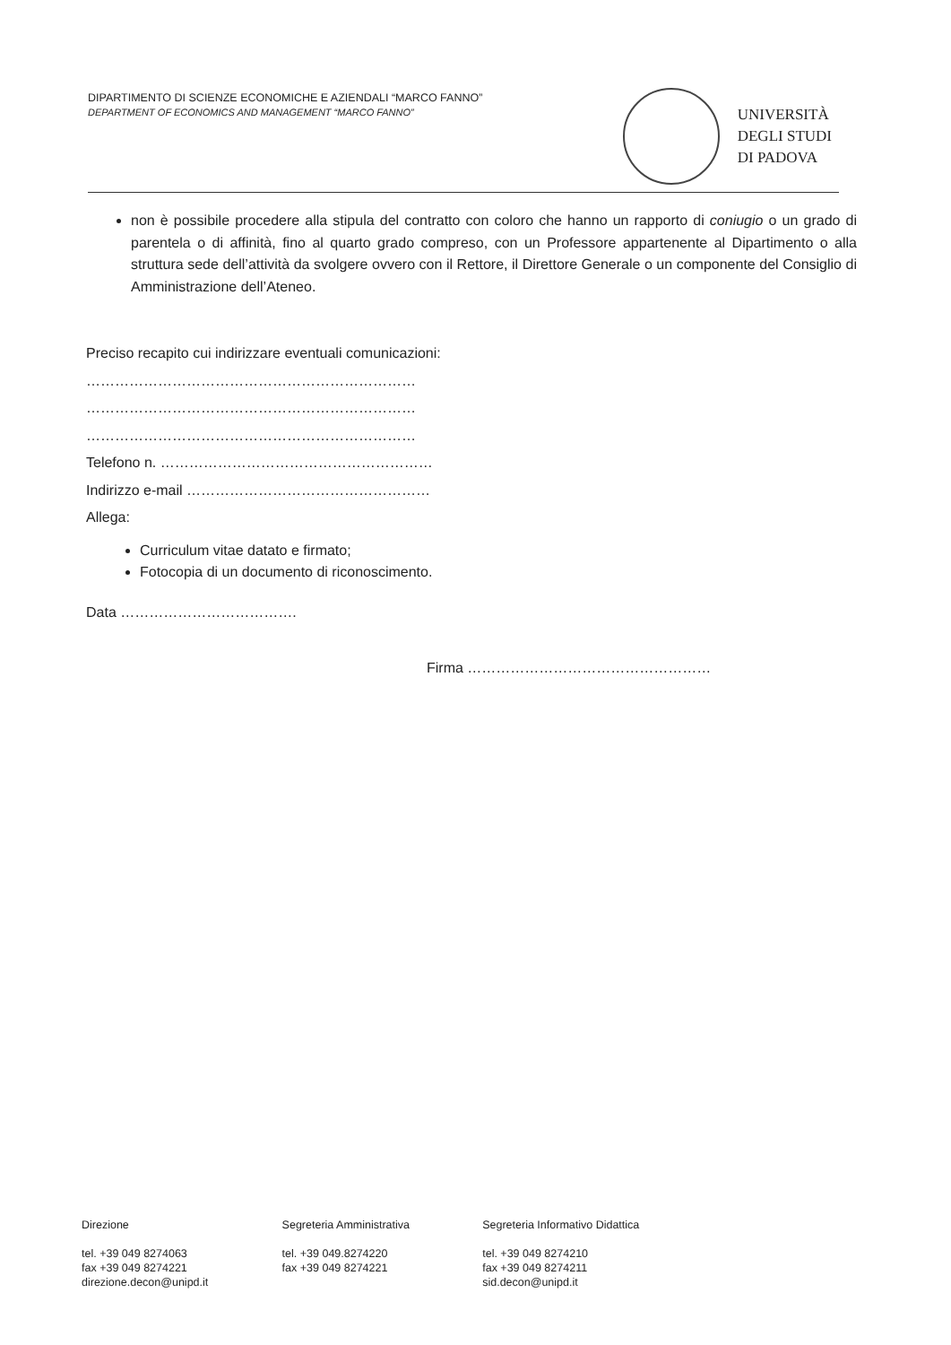DIPARTIMENTO DI SCIENZE ECONOMICHE E AZIENDALI “MARCO FANNO”
DEPARTMENT OF ECONOMICS AND MANAGEMENT “MARCO FANNO”
UNIVERSITÀ
DEGLI STUDI
DI PADOVA
non è possibile procedere alla stipula del contratto con coloro che hanno un rapporto di coniugio o un grado di parentela o di affinità, fino al quarto grado compreso, con un Professore appartenente al Dipartimento o alla struttura sede dell’attività da svolgere ovvero con il Rettore, il Direttore Generale o un componente del Consiglio di Amministrazione dell’Ateneo.
Preciso recapito cui indirizzare eventuali comunicazioni:
……………………………………………………………
……………………………………………………………
……………………………………………………………
Telefono n. …………………………………………………
Indirizzo e-mail ……………………………………………
Allega:
Curriculum vitae datato e firmato;
Fotocopia di un documento di riconoscimento.
Data ……………………………….
Firma ……………………………………………
Direzione
tel. +39 049 8274063
fax +39 049 8274221
direzione.decon@unipd.it
Segreteria Amministrativa
tel. +39 049.8274220
fax +39 049 8274221
Segreteria Informativo Didattica
tel. +39 049 8274210
fax +39 049 8274211
sid.decon@unipd.it